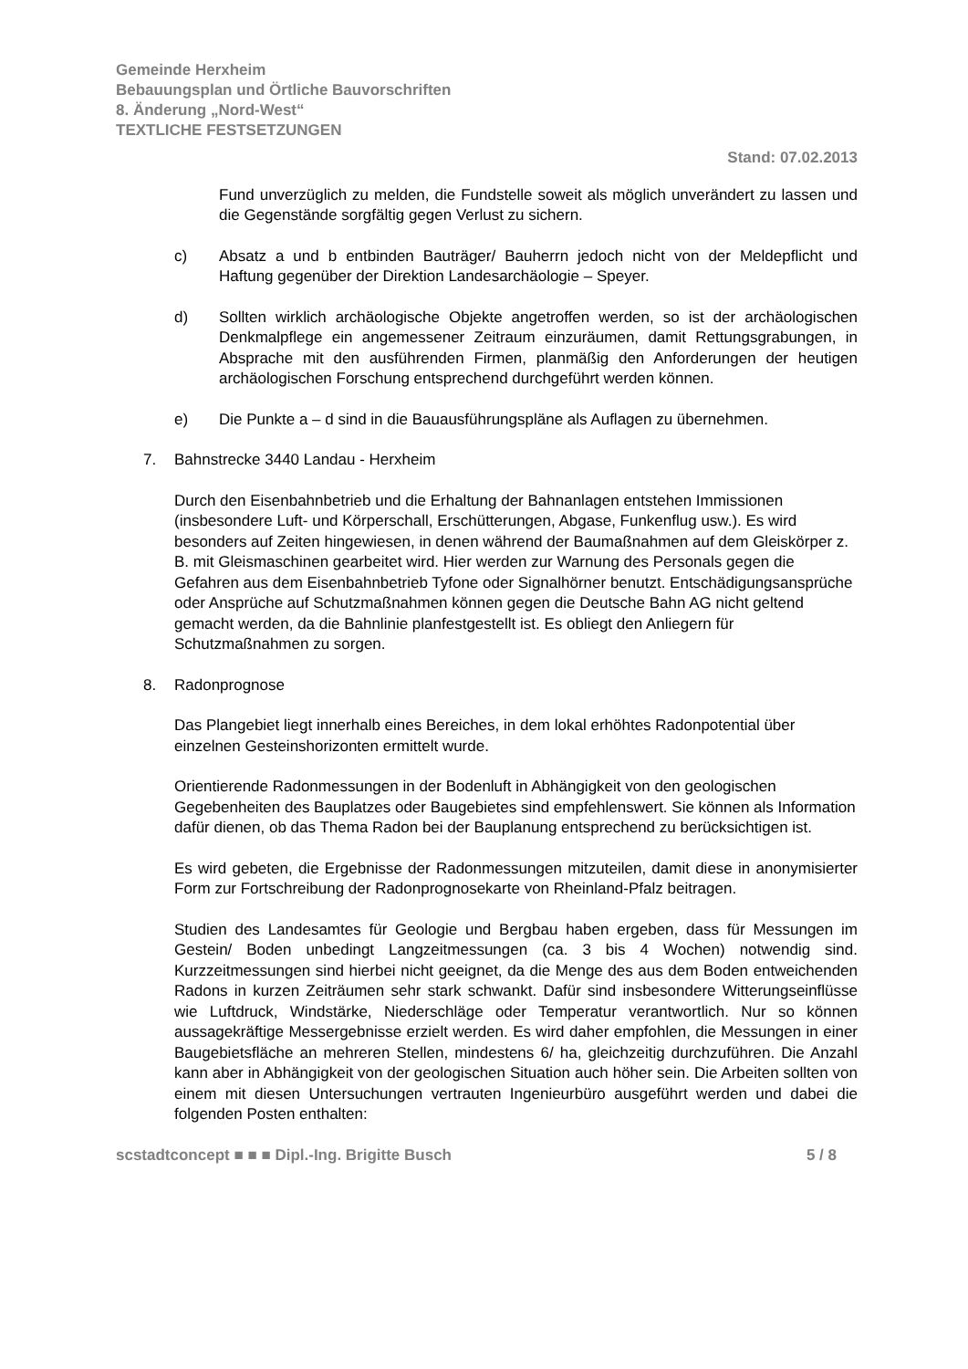Gemeinde Herxheim
Bebauungsplan und Örtliche Bauvorschriften
8. Änderung „Nord-West“
TEXTLICHE FESTSETZUNGEN
Stand: 07.02.2013
Fund unverzüglich zu melden, die Fundstelle soweit als möglich unverändert zu lassen und die Gegenstände sorgfältig gegen Verlust zu sichern.
c) Absatz a und b entbinden Bauträger/ Bauherrn jedoch nicht von der Meldepflicht und Haftung gegenüber der Direktion Landesarchäologie – Speyer.
d) Sollten wirklich archäologische Objekte angetroffen werden, so ist der archäologischen Denkmalpflege ein angemessener Zeitraum einzuräumen, damit Rettungsgrabungen, in Absprache mit den ausführenden Firmen, planmäßig den Anforderungen der heutigen archäologischen Forschung entsprechend durchgeführt werden können.
e) Die Punkte a – d sind in die Bauausführungspläne als Auflagen zu übernehmen.
7. Bahnstrecke 3440 Landau - Herxheim
Durch den Eisenbahnbetrieb und die Erhaltung der Bahnanlagen entstehen Immissionen (insbesondere Luft- und Körperschall, Erschütterungen, Abgase, Funkenflug usw.). Es wird besonders auf Zeiten hingewiesen, in denen während der Baumaßnahmen auf dem Gleiskörper z. B. mit Gleismaschinen gearbeitet wird. Hier werden zur Warnung des Personals gegen die Gefahren aus dem Eisenbahnbetrieb Tyfone oder Signalhörner benutzt. Entschädigungsansprüche oder Ansprüche auf Schutzmaßnahmen können gegen die Deutsche Bahn AG nicht geltend gemacht werden, da die Bahnlinie planfestgestellt ist. Es obliegt den Anliegern für Schutzmaßnahmen zu sorgen.
8. Radonprognose
Das Plangebiet liegt innerhalb eines Bereiches, in dem lokal erhöhtes Radonpotential über einzelnen Gesteinshorizonten ermittelt wurde.
Orientierende Radonmessungen in der Bodenluft in Abhängigkeit von den geologischen Gegebenheiten des Bauplatzes oder Baugebietes sind empfehlenswert. Sie können als Information dafür dienen, ob das Thema Radon bei der Bauplanung entsprechend zu berücksichtigen ist.
Es wird gebeten, die Ergebnisse der Radonmessungen mitzuteilen, damit diese in anonymisierter Form zur Fortschreibung der Radonprognosekarte von Rheinland-Pfalz beitragen.
Studien des Landesamtes für Geologie und Bergbau haben ergeben, dass für Messungen im Gestein/ Boden unbedingt Langzeitmessungen (ca. 3 bis 4 Wochen) notwendig sind. Kurzzeitmessungen sind hierbei nicht geeignet, da die Menge des aus dem Boden entweichenden Radons in kurzen Zeiträumen sehr stark schwankt. Dafür sind insbesondere Witterungseinflüsse wie Luftdruck, Windstärke, Niederschläge oder Temperatur verantwortlich. Nur so können aussagekräftige Messergebnisse erzielt werden. Es wird daher empfohlen, die Messungen in einer Baugebietsfläche an mehreren Stellen, mindestens 6/ ha, gleichzeitig durchzuführen. Die Anzahl kann aber in Abhängigkeit von der geologischen Situation auch höher sein. Die Arbeiten sollten von einem mit diesen Untersuchungen vertrauten Ingenieurbüro ausgeführt werden und dabei die folgenden Posten enthalten:
scstadtconcept ■ ■ ■ Dipl.-Ing. Brigitte Busch 5 / 8